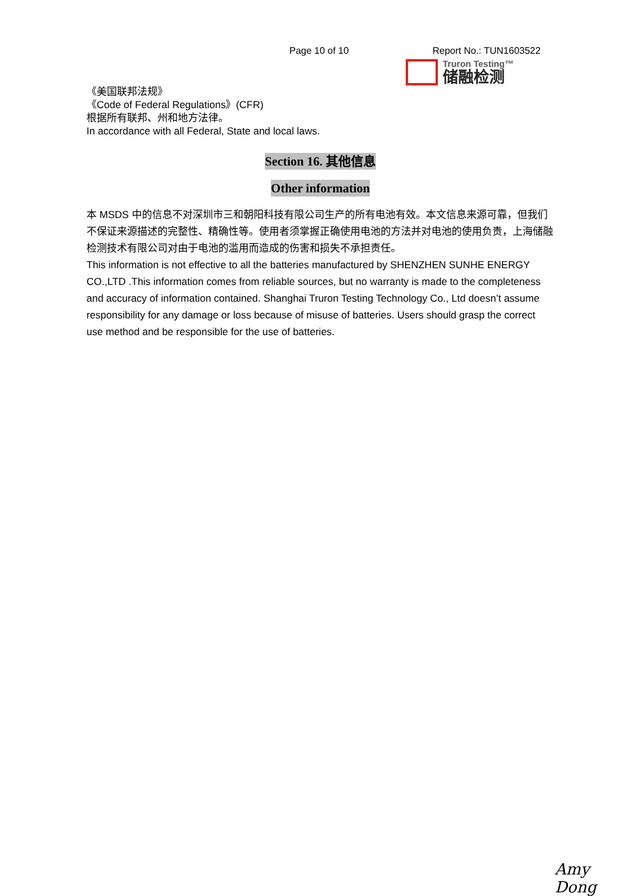Page 10 of 10 Report No.: TUN1603522
Truron Testing™
储融检测
《美国联邦法规》
《Code of Federal Regulations》(CFR)
根据所有联邦、州和地方法律。
In accordance with all Federal, State and local laws.
Section 16. 其他信息
Other information
本 MSDS 中的信息不对深圳市三和朝阳科技有限公司生产的所有电池有效。本文信息来源可靠，但我们不保证来源描述的完整性、精确性等。使用者须掌握正确使用电池的方法并对电池的使用负责，上海储融检测技术有限公司对由于电池的滥用而造成的伤害和损失不承担责任。
This information is not effective to all the batteries manufactured by SHENZHEN SUNHE ENERGY CO.,LTD .This information comes from reliable sources, but no warranty is made to the completeness and accuracy of information contained. Shanghai Truron Testing Technology Co., Ltd doesn’t assume responsibility for any damage or loss because of misuse of batteries. Users should grasp the correct use method and be responsible for the use of batteries.
Amy Dong